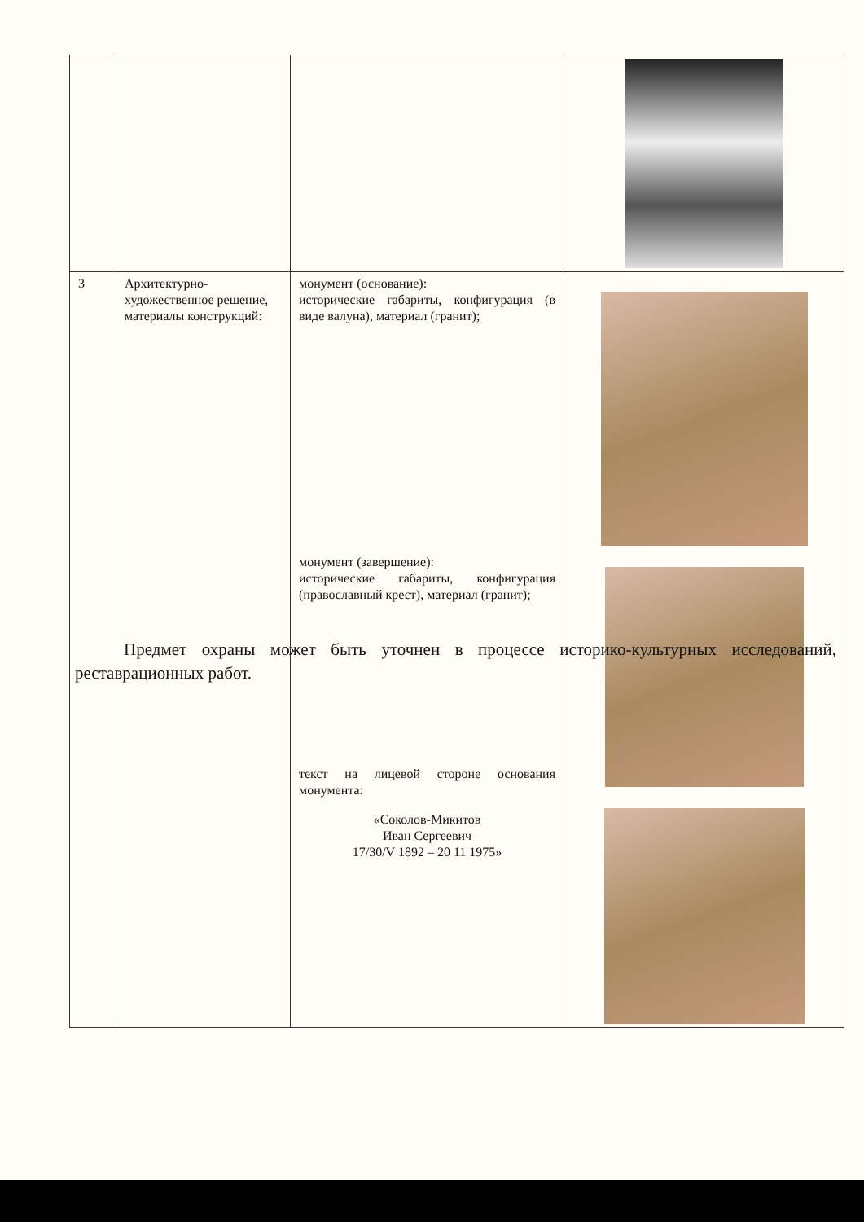| 3 | Архитектурно-художественное решение, материалы конструкций: | монумент (основание): исторические габариты, конфигурация (в виде валуна), материал (гранит); монумент (завершение): исторические габариты, конфигурация (православный крест), материал (гранит); текст на лицевой стороне основания монумента: «Соколов-Микитов Иван Сергеевич 17/30/V 1892 – 20 11 1975» | |
Предмет охраны может быть уточнен в процессе историко-культурных исследований, реставрационных работ.